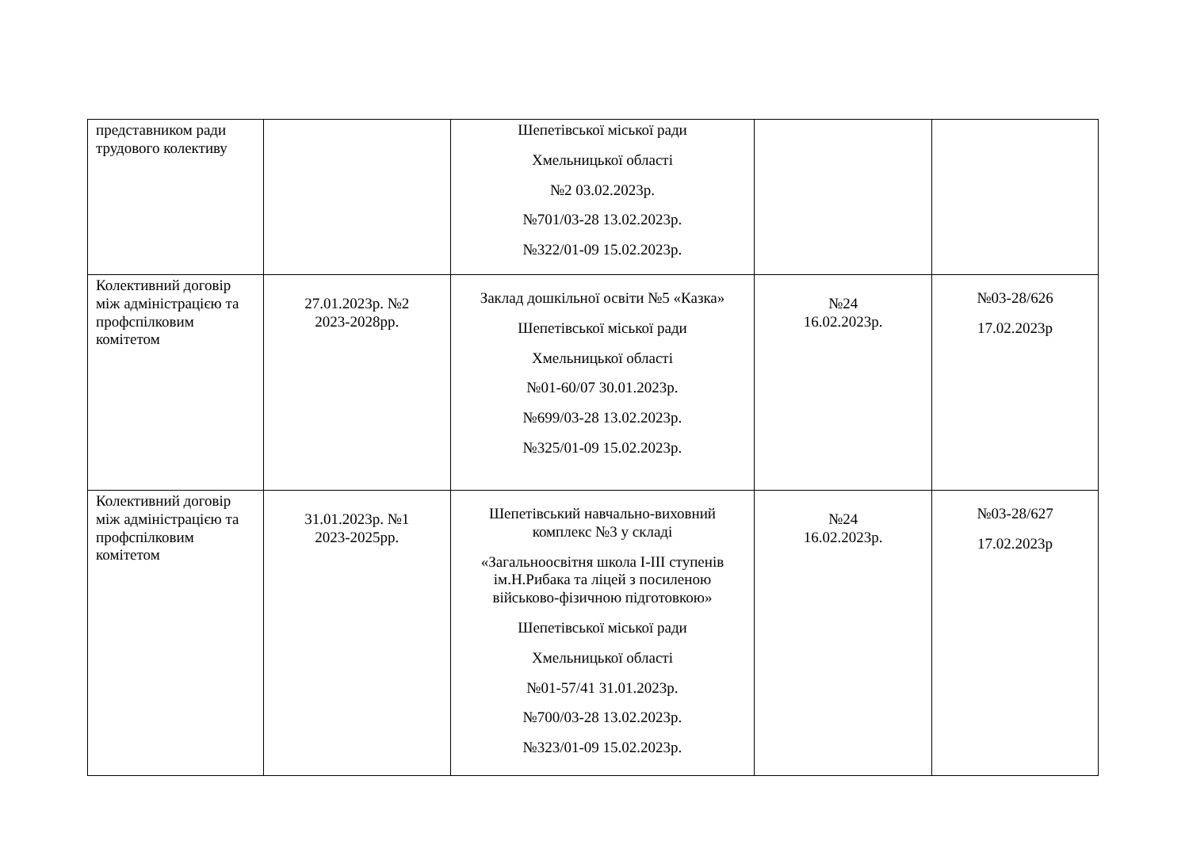| представником ради трудового колективу | | Шепетівської міської ради Хмельницької області №2 03.02.2023р. №701/03-28 13.02.2023р. №322/01-09 15.02.2023р. | | |
| Колективний договір між адміністрацією та профспілковим комітетом | 27.01.2023р. №2 2023-2028рр. | Заклад дошкільної освіти №5 «Казка» Шепетівської міської ради Хмельницької області №01-60/07 30.01.2023р. №699/03-28 13.02.2023р. №325/01-09 15.02.2023р. | №24 16.02.2023р. | №03-28/626 17.02.2023р |
| Колективний договір між адміністрацією та профспілковим комітетом | 31.01.2023р. №1 2023-2025рр. | Шепетівський навчально-виховний комплекс №3 у складі «Загальноосвітня школа І-ІІІ ступенів ім.Н.Рибака та ліцей з посиленою військово-фізичною підготовкою» Шепетівської міської ради Хмельницької області №01-57/41 31.01.2023р. №700/03-28 13.02.2023р. №323/01-09 15.02.2023р. | №24 16.02.2023р. | №03-28/627 17.02.2023р |